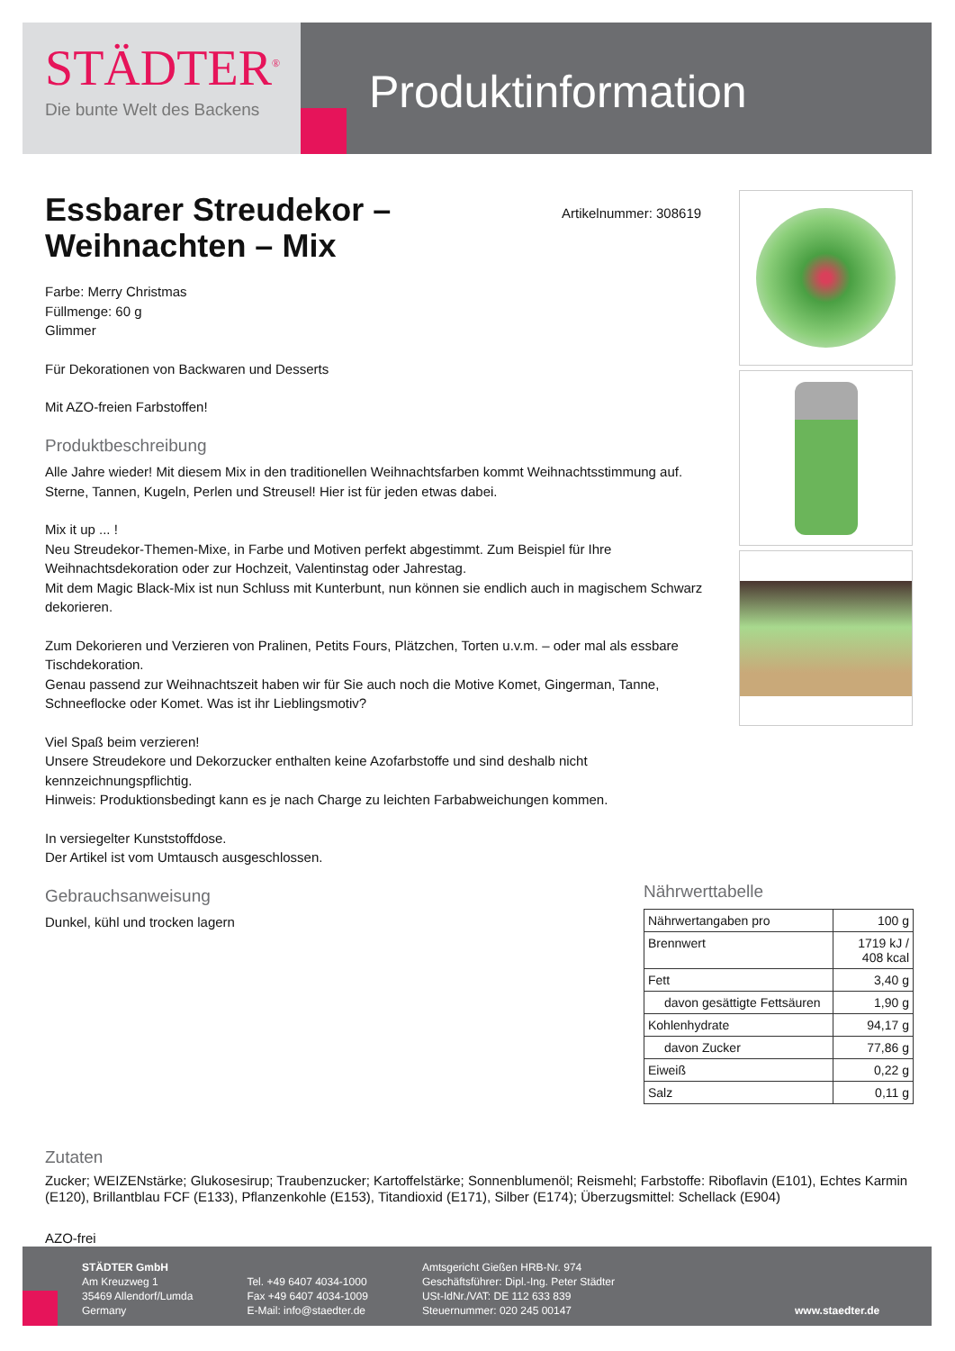STÄDTER<sup>®</sup>
Die bunte Welt des Backens
Produktinformation
Essbarer Streudekor –
Weihnachten – Mix
Farbe: Merry Christmas
Füllmenge: 60 g
Glimmer
Für Dekorationen von Backwaren und Desserts
Mit AZO-freien Farbstoffen!
Produktbeschreibung
Alle Jahre wieder! Mit diesem Mix in den traditionellen Weihnachtsfarben kommt Weihnachtsstimmung auf. Sterne, Tannen, Kugeln, Perlen und Streusel! Hier ist für jeden etwas dabei.
Mix it up ... !
Neu Streudekor-Themen-Mixe, in Farbe und Motiven perfekt abgestimmt. Zum Beispiel für Ihre Weihnachtsdekoration oder zur Hochzeit, Valentinstag oder Jahrestag.
Mit dem Magic Black-Mix ist nun Schluss mit Kunterbunt, nun können sie endlich auch in magischem Schwarz dekorieren.
Zum Dekorieren und Verzieren von Pralinen, Petits Fours, Plätzchen, Torten u.v.m. – oder mal als essbare Tischdekoration.
Genau passend zur Weihnachtszeit haben wir für Sie auch noch die Motive Komet, Gingerman, Tanne, Schneeflocke oder Komet. Was ist ihr Lieblingsmotiv?
Viel Spaß beim verzieren!
Unsere Streudekore und Dekorzucker enthalten keine Azofarbstoffe und sind deshalb nicht kennzeichnungspflichtig.
Hinweis: Produktionsbedingt kann es je nach Charge zu leichten Farbabweichungen kommen.
In versiegelter Kunststoffdose.
Der Artikel ist vom Umtausch ausgeschlossen.
Gebrauchsanweisung
Dunkel, kühl und trocken lagern
Artikelnummer: 308619
Nährwerttabelle
| Nährwertangaben pro | 100 g |
| Brennwert | 1719 kJ / 408 kcal |
| Fett | 3,40 g |
| davon gesättigte Fettsäuren | 1,90 g |
| Kohlenhydrate | 94,17 g |
| davon Zucker | 77,86 g |
| Eiweiß | 0,22 g |
| Salz | 0,11 g |
Zutaten
Zucker; WEIZENstärke; Glukosesirup; Traubenzucker; Kartoffelstärke; Sonnenblumenöl; Reismehl; Farbstoffe: Riboflavin (E101), Echtes Karmin (E120), Brillantblau FCF (E133), Pflanzenkohle (E153), Titandioxid (E171), Silber (E174); Überzugsmittel: Schellack (E904)
AZO-frei
STÄDTER GmbH
Am Kreuzweg 1
35469 Allendorf/Lumda
Germany
Tel. +49 6407 4034-1000
Fax +49 6407 4034-1009
E-Mail: info@staedter.de
Amtsgericht Gießen HRB-Nr. 974
Geschäftsführer: Dipl.-Ing. Peter Städter
USt-IdNr./VAT: DE 112 633 839
Steuernummer: 020 245 00147
www.staedter.de